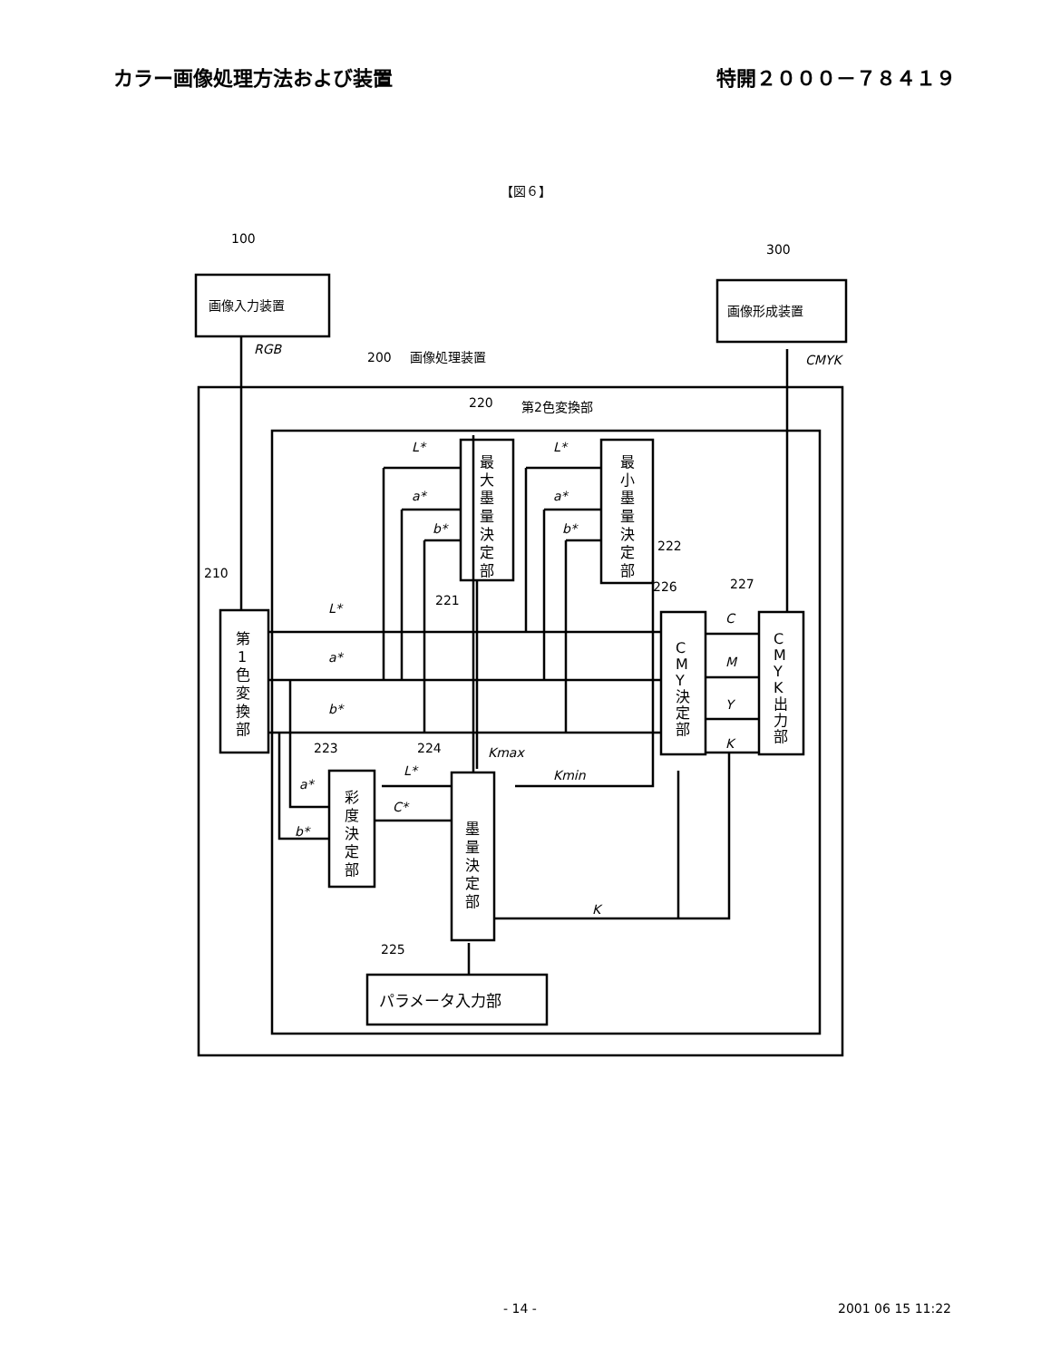カラー画像処理方法および装置 特開２０００－７８４１９
【図６】
100
300
200
画像処理装置
220
第2色変換部
210
221
222
226
227
223
224
225
画像入力装置
画像形成装置
パラメータ入力部
RGB
CMYK
L*
a*
b*
L*
a*
b*
L*
a*
b*
C
M
Y
K
Kmax
Kmin
L*
a*
b*
C*
K
第
1
色
変
換
部
最
大
墨
量
決
定
部
最
小
墨
量
決
定
部
彩
度
決
定
部
墨
量
決
定
部
C
M
Y
決
定
部
C
M
Y
K
出
力
部
- 14 - 2001 06 15 11:22